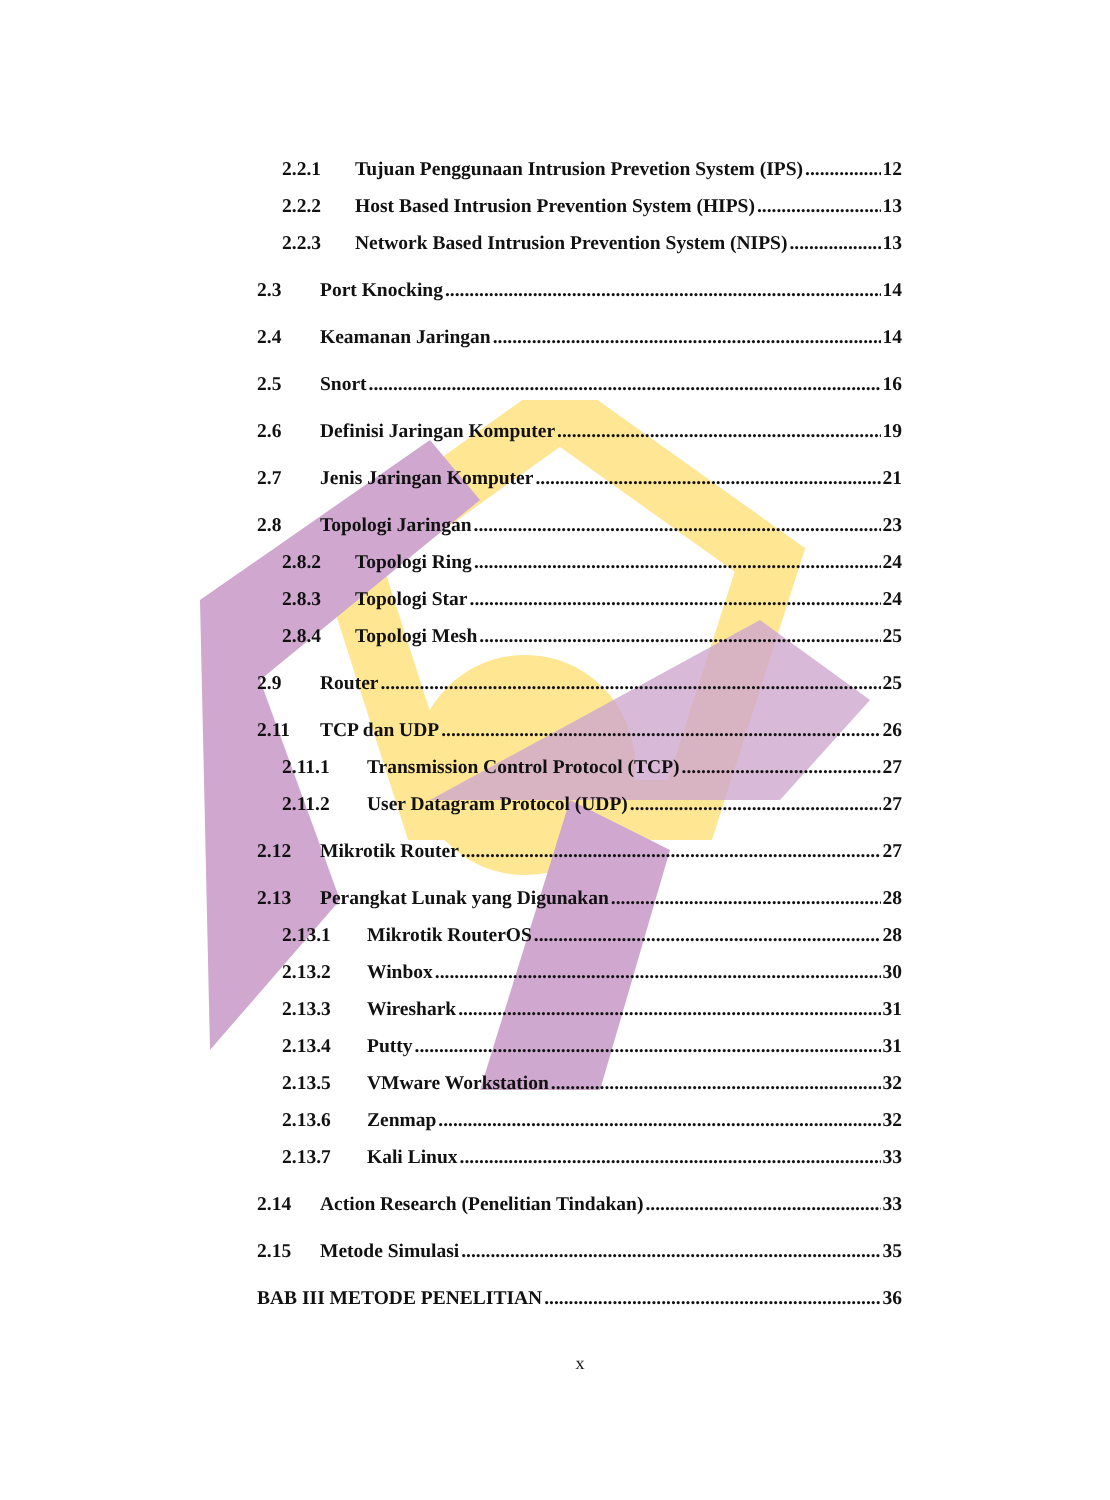2.2.1 Tujuan Penggunaan Intrusion Prevetion System (IPS) 12
2.2.2 Host Based Intrusion Prevention System (HIPS) 13
2.2.3 Network Based Intrusion Prevention System (NIPS) 13
2.3 Port Knocking 14
2.4 Keamanan Jaringan 14
2.5 Snort 16
2.6 Definisi Jaringan Komputer 19
2.7 Jenis Jaringan Komputer 21
2.8 Topologi Jaringan 23
2.8.2 Topologi Ring 24
2.8.3 Topologi Star 24
2.8.4 Topologi Mesh 25
2.9 Router 25
2.11 TCP dan UDP 26
2.11.1 Transmission Control Protocol (TCP) 27
2.11.2 User Datagram Protocol (UDP) 27
2.12 Mikrotik Router 27
2.13 Perangkat Lunak yang Digunakan 28
2.13.1 Mikrotik RouterOS 28
2.13.2 Winbox 30
2.13.3 Wireshark 31
2.13.4 Putty 31
2.13.5 VMware Workstation 32
2.13.6 Zenmap 32
2.13.7 Kali Linux 33
2.14 Action Research (Penelitian Tindakan) 33
2.15 Metode Simulasi 35
BAB III METODE PENELITIAN 36
x